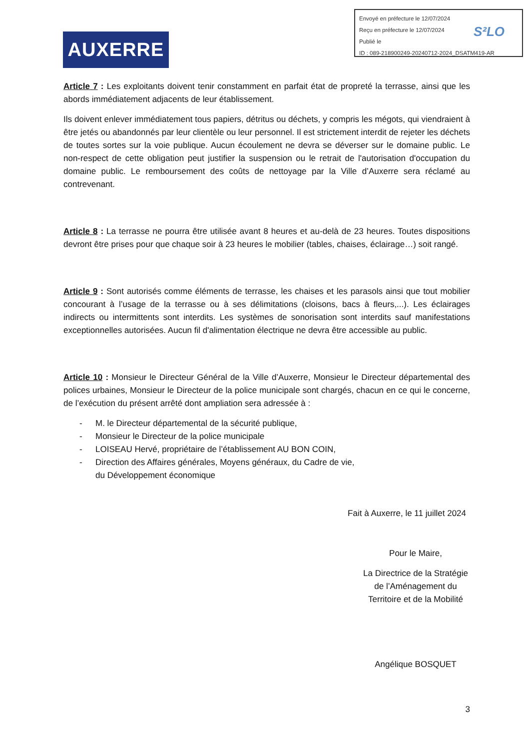Envoyé en préfecture le 12/07/2024
Reçu en préfecture le 12/07/2024
Publié le
ID : 089-218900249-20240712-2024_DSATM419-AR
S²LO
AUXERRE
Article 7 : Les exploitants doivent tenir constamment en parfait état de propreté la terrasse, ainsi que les abords immédiatement adjacents de leur établissement.
Ils doivent enlever immédiatement tous papiers, détritus ou déchets, y compris les mégots, qui viendraient à être jetés ou abandonnés par leur clientèle ou leur personnel. Il est strictement interdit de rejeter les déchets de toutes sortes sur la voie publique. Aucun écoulement ne devra se déverser sur le domaine public. Le non-respect de cette obligation peut justifier la suspension ou le retrait de l'autorisation d'occupation du domaine public. Le remboursement des coûts de nettoyage par la Ville d’Auxerre sera réclamé au contrevenant.
Article 8 : La terrasse ne pourra être utilisée avant 8 heures et au-delà de 23 heures. Toutes dispositions devront être prises pour que chaque soir à 23 heures le mobilier (tables, chaises, éclairage…) soit rangé.
Article 9 : Sont autorisés comme éléments de terrasse, les chaises et les parasols ainsi que tout mobilier concourant à l’usage de la terrasse ou à ses délimitations (cloisons, bacs à fleurs,...). Les éclairages indirects ou intermittents sont interdits. Les systèmes de sonorisation sont interdits sauf manifestations exceptionnelles autorisées. Aucun fil d'alimentation électrique ne devra être accessible au public.
Article 10 : Monsieur le Directeur Général de la Ville d’Auxerre, Monsieur le Directeur départemental des polices urbaines, Monsieur le Directeur de la police municipale sont chargés, chacun en ce qui le concerne, de l’exécution du présent arrêté dont ampliation sera adressée à :
- M. le Directeur départemental de la sécurité publique,
- Monsieur le Directeur de la police municipale
- LOISEAU Hervé, propriétaire de l’établissement AU BON COIN,
- Direction des Affaires générales, Moyens généraux, du Cadre de vie,
du Développement économique
Fait à Auxerre, le 11 juillet 2024
Pour le Maire,
La Directrice de la Stratégie
de l’Aménagement du
Territoire et de la Mobilité
Angélique BOSQUET
3